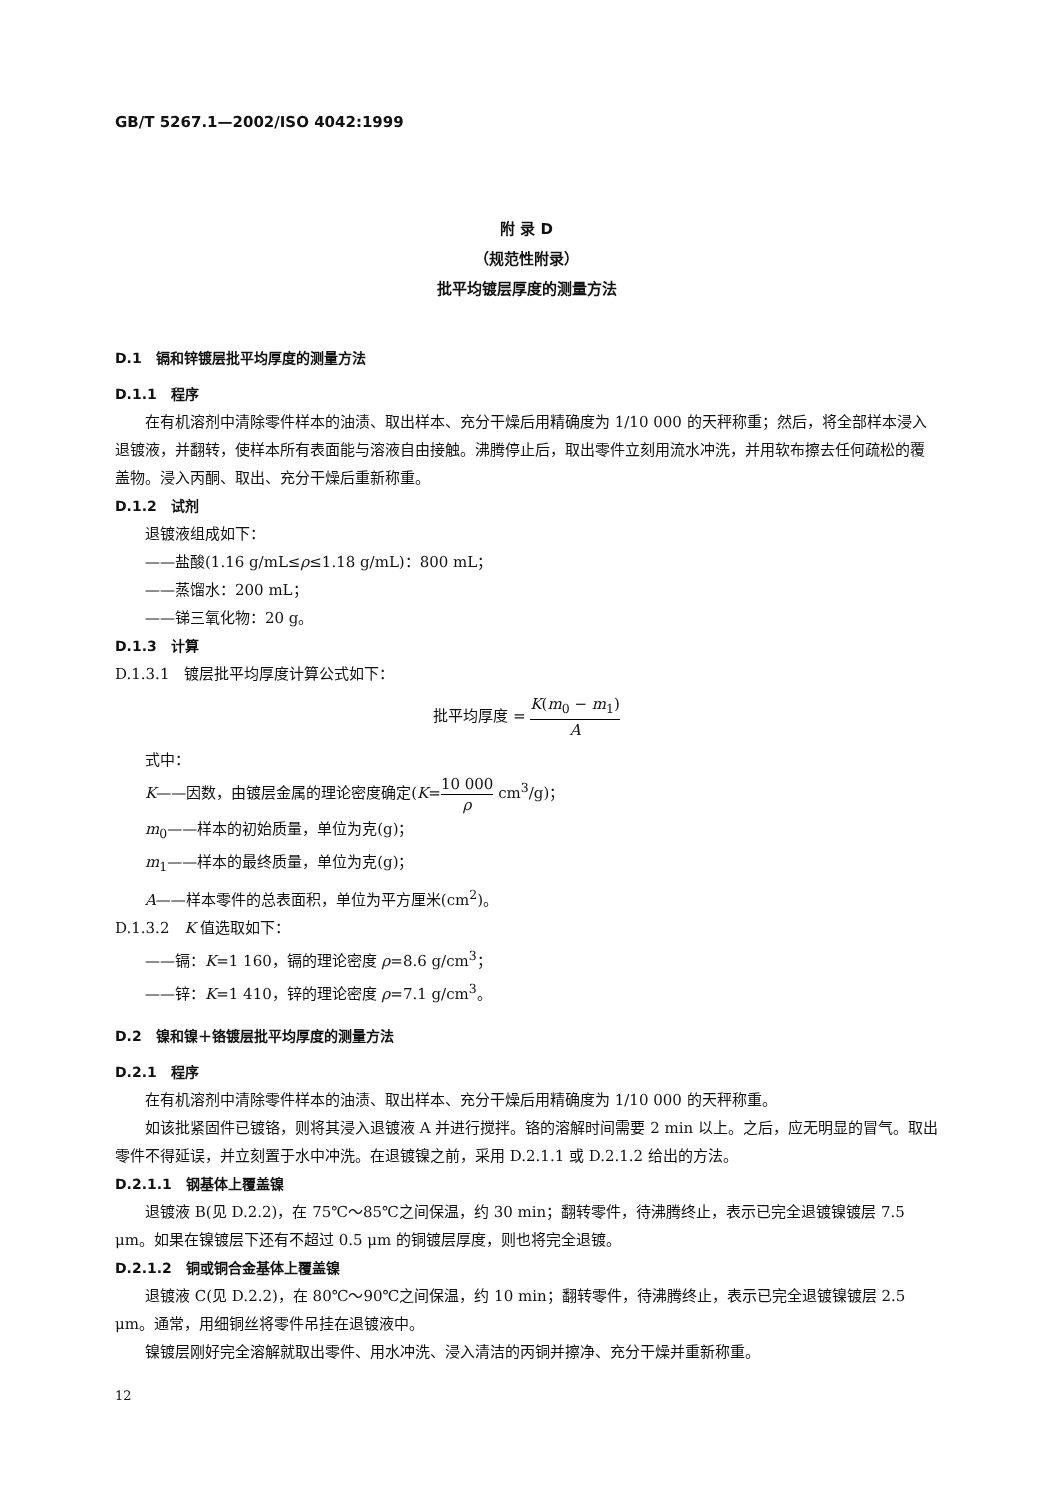GB/T 5267.1—2002/ISO 4042:1999
附 录 D
（规范性附录）
批平均镀层厚度的测量方法
D.1　镉和锌镀层批平均厚度的测量方法
D.1.1　程序
在有机溶剂中清除零件样本的油渍、取出样本、充分干燥后用精确度为 1/10 000 的天秤称重；然后，将全部样本浸入退镀液，并翻转，使样本所有表面能与溶液自由接触。沸腾停止后，取出零件立刻用流水冲洗，并用软布擦去任何疏松的覆盖物。浸入丙酮、取出、充分干燥后重新称重。
D.1.2　试剂
退镀液组成如下：
——盐酸(1.16 g/mL≤ρ≤1.18 g/mL)：800 mL；
——蒸馏水：200 mL；
——锑三氧化物：20 g。
D.1.3　计算
D.1.3.1　镀层批平均厚度计算公式如下：
批平均厚度 = K(m<sub>0</sub> − m<sub>1</sub>) A
式中：
K——因数，由镀层金属的理论密度确定(K=10 000 ρ cm<sup>3</sup>/g)；
m<sub>0</sub>——样本的初始质量，单位为克(g)；
m<sub>1</sub>——样本的最终质量，单位为克(g)；
A——样本零件的总表面积，单位为平方厘米(cm<sup>2</sup>)。
D.1.3.2　K 值选取如下：
——镉：K=1 160，镉的理论密度 ρ=8.6 g/cm<sup>3</sup>；
——锌：K=1 410，锌的理论密度 ρ=7.1 g/cm<sup>3</sup>。
D.2　镍和镍＋铬镀层批平均厚度的测量方法
D.2.1　程序
在有机溶剂中清除零件样本的油渍、取出样本、充分干燥后用精确度为 1/10 000 的天秤称重。
如该批紧固件已镀铬，则将其浸入退镀液 A 并进行搅拌。铬的溶解时间需要 2 min 以上。之后，应无明显的冒气。取出零件不得延误，并立刻置于水中冲洗。在退镀镍之前，采用 D.2.1.1 或 D.2.1.2 给出的方法。
D.2.1.1　钢基体上覆盖镍
退镀液 B(见 D.2.2)，在 75℃～85℃之间保温，约 30 min；翻转零件，待沸腾终止，表示已完全退镀镍镀层 7.5 μm。如果在镍镀层下还有不超过 0.5 μm 的铜镀层厚度，则也将完全退镀。
D.2.1.2　铜或铜合金基体上覆盖镍
退镀液 C(见 D.2.2)，在 80℃～90℃之间保温，约 10 min；翻转零件，待沸腾终止，表示已完全退镀镍镀层 2.5 μm。通常，用细铜丝将零件吊挂在退镀液中。
镍镀层刚好完全溶解就取出零件、用水冲洗、浸入清洁的丙铜并擦净、充分干燥并重新称重。
12